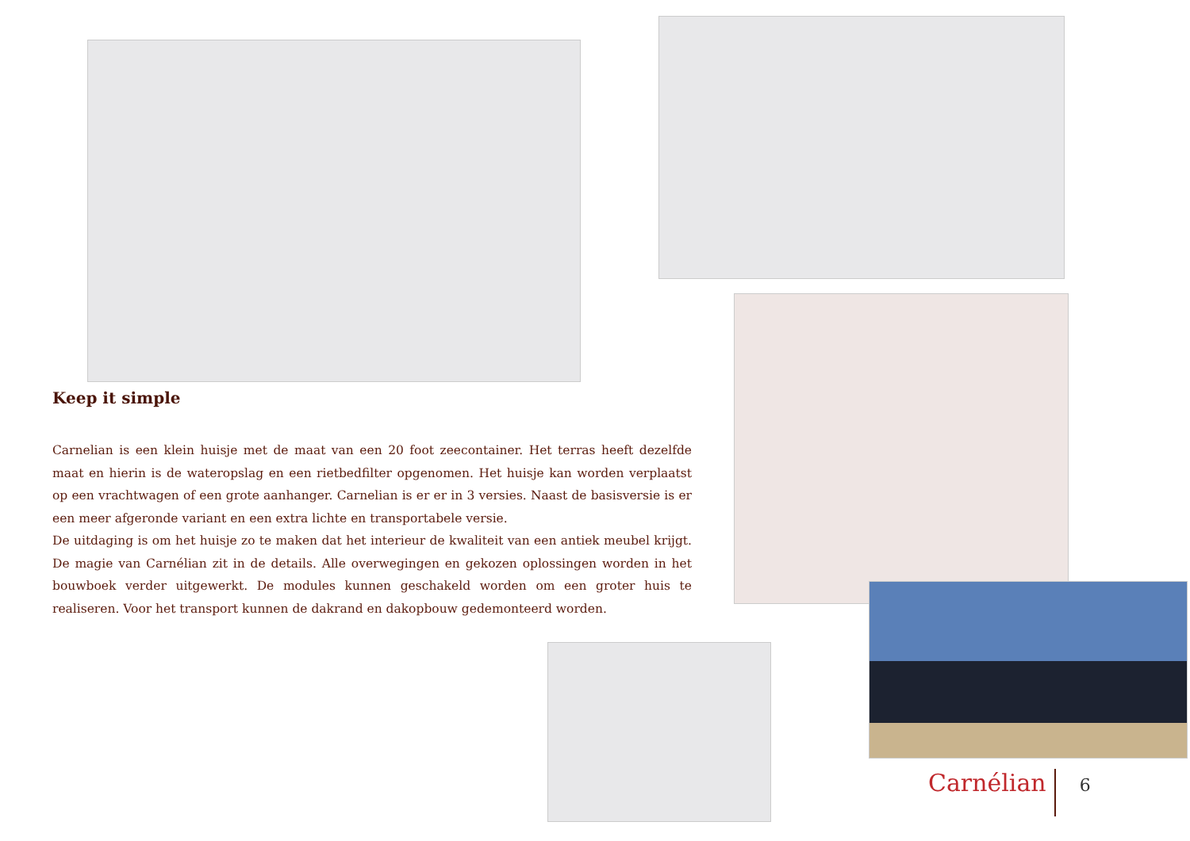Keep it simple
Carnelian is een klein huisje met de maat van een 20 foot zeecontainer. Het terras heeft dezelfde maat en hierin is de wateropslag en een rietbedfilter opgenomen. Het huisje kan worden verplaatst op een vrachtwagen of een grote aanhanger. Carnelian is er er in 3 versies. Naast de basisversie is er een meer afgeronde variant en een extra lichte en transportabele versie.
De uitdaging is om het huisje zo te maken dat het interieur de kwaliteit van een antiek meubel krijgt. De magie van Carnélian zit in de details. Alle overwegingen en gekozen oplossingen worden in het bouwboek verder uitgewerkt. De modules kunnen geschakeld worden om een groter huis te realiseren. Voor het transport kunnen de dakrand en dakopbouw gedemonteerd worden.
Carnélian 6